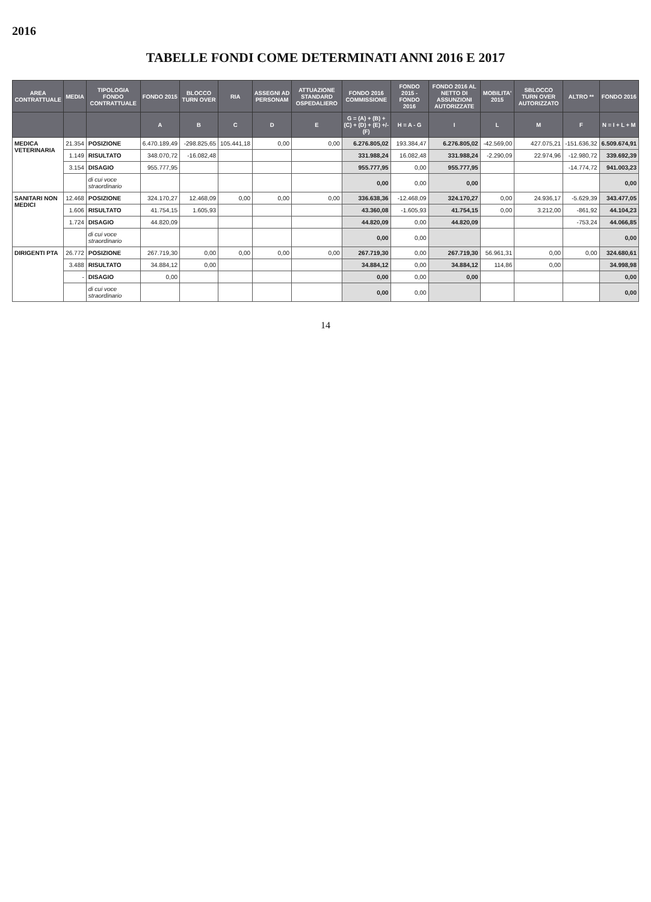2016
TABELLE FONDI COME DETERMINATI ANNI 2016 E 2017
| AREA CONTRATTUALE | MEDIA | TIPOLOGIA FONDO CONTRATTUALE | FONDO 2015 | BLOCCO TURN OVER | RIA | ASSEGNI AD PERSONAM | ATTUAZIONE STANDARD OSPEDALIERO | FONDO 2016 COMMISSIONE | FONDO 2015 - FONDO 2016 | FONDO 2016 AL NETTO DI ASSUNZIONI AUTORIZZATE | MOBILITA' 2015 | SBLOCCO TURN OVER AUTORIZZATO | ALTRO ** | FONDO 2016 |
| --- | --- | --- | --- | --- | --- | --- | --- | --- | --- | --- | --- | --- | --- | --- |
| | | | A | B | C | D | E | G = (A) + (B) + (C) + (D) + (E) +/- (F) | H = A - G | I | L | M | F | N = I + L + M |
| MEDICA VETERINARIA | 21.354 | POSIZIONE | 6.470.189,49 | -298.825,65 | 105.441,18 | 0,00 | 0,00 | 6.276.805,02 | 193.384,47 | 6.276.805,02 | -42.569,00 | 427.075,21 | -151.636,32 | 6.509.674,91 |
| | 1.149 | RISULTATO | 348.070,72 | -16.082,48 | | | | 331.988,24 | 16.082,48 | 331.988,24 | -2.290,09 | 22.974,96 | -12.980,72 | 339.692,39 |
| | 3.154 | DISAGIO | 955.777,95 | | | | | 955.777,95 | 0,00 | 955.777,95 | | | -14.774,72 | 941.003,23 |
| | | di cui voce straordinario | | | | | | 0,00 | 0,00 | 0,00 | | | | 0,00 |
| SANITARI NON MEDICI | 12.468 | POSIZIONE | 324.170,27 | 12.468,09 | 0,00 | 0,00 | 0,00 | 336.638,36 | -12.468,09 | 324.170,27 | 0,00 | 24.936,17 | -5.629,39 | 343.477,05 |
| | 1.606 | RISULTATO | 41.754,15 | 1.605,93 | | | | 43.360,08 | -1.605,93 | 41.754,15 | 0,00 | 3.212,00 | -861,92 | 44.104,23 |
| | 1.724 | DISAGIO | 44.820,09 | | | | | 44.820,09 | 0,00 | 44.820,09 | | | -753,24 | 44.066,85 |
| | | di cui voce straordinario | | | | | | 0,00 | 0,00 | | | | | 0,00 |
| DIRIGENTI PTA | 26.772 | POSIZIONE | 267.719,30 | 0,00 | 0,00 | 0,00 | 0,00 | 267.719,30 | 0,00 | 267.719,30 | 56.961,31 | 0,00 | 0,00 | 324.680,61 |
| | 3.488 | RISULTATO | 34.884,12 | 0,00 | | | | 34.884,12 | 0,00 | 34.884,12 | 114,86 | 0,00 | | 34.998,98 |
| | - | DISAGIO | 0,00 | | | | | 0,00 | 0,00 | 0,00 | | | | 0,00 |
| | | di cui voce straordinario | | | | | | 0,00 | 0,00 | | | | | 0,00 |
14